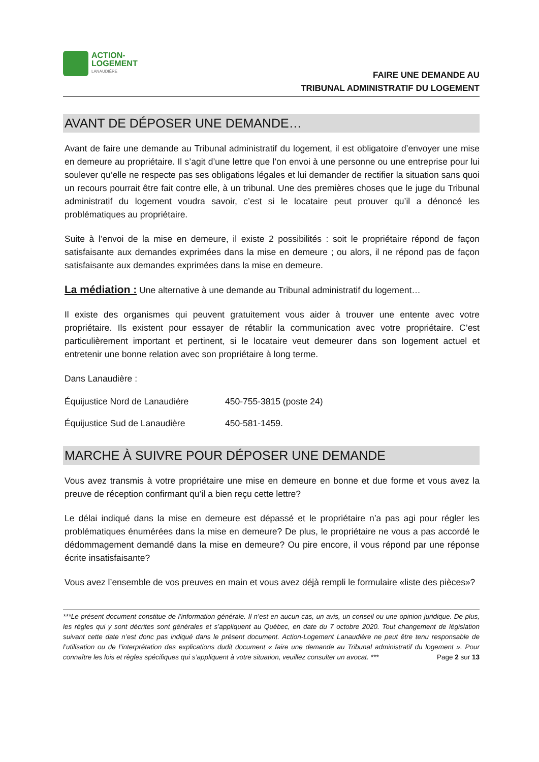ACTION-
LOGEMENT
LANAUDIÈRE
FAIRE UNE DEMANDE AU
TRIBUNAL ADMINISTRATIF DU LOGEMENT
AVANT DE DÉPOSER UNE DEMANDE…
Avant de faire une demande au Tribunal administratif du logement, il est obligatoire d’envoyer une mise en demeure au propriétaire. Il s’agit d’une lettre que l’on envoi à une personne ou une entreprise pour lui soulever qu’elle ne respecte pas ses obligations légales et lui demander de rectifier la situation sans quoi un recours pourrait être fait contre elle, à un tribunal. Une des premières choses que le juge du Tribunal administratif du logement voudra savoir, c’est si le locataire peut prouver qu’il a dénoncé les problématiques au propriétaire.
Suite à l’envoi de la mise en demeure, il existe 2 possibilités : soit le propriétaire répond de façon satisfaisante aux demandes exprimées dans la mise en demeure ; ou alors, il ne répond pas de façon satisfaisante aux demandes exprimées dans la mise en demeure.
La médiation : Une alternative à une demande au Tribunal administratif du logement…
Il existe des organismes qui peuvent gratuitement vous aider à trouver une entente avec votre propriétaire. Ils existent pour essayer de rétablir la communication avec votre propriétaire. C’est particulièrement important et pertinent, si le locataire veut demeurer dans son logement actuel et entretenir une bonne relation avec son propriétaire à long terme.
Dans Lanaudière :
Équijustice Nord de Lanaudière 450-755-3815 (poste 24)
Équijustice Sud de Lanaudière 450-581-1459.
MARCHE À SUIVRE POUR DÉPOSER UNE DEMANDE
Vous avez transmis à votre propriétaire une mise en demeure en bonne et due forme et vous avez la preuve de réception confirmant qu’il a bien reçu cette lettre?
Le délai indiqué dans la mise en demeure est dépassé et le propriétaire n’a pas agi pour régler les problématiques énumérées dans la mise en demeure? De plus, le propriétaire ne vous a pas accordé le dédommagement demandé dans la mise en demeure? Ou pire encore, il vous répond par une réponse écrite insatisfaisante?
Vous avez l’ensemble de vos preuves en main et vous avez déjà rempli le formulaire «liste des pièces»?
***Le présent document constitue de l’information générale. Il n’est en aucun cas, un avis, un conseil ou une opinion juridique. De plus, les règles qui y sont décrites sont générales et s’appliquent au Québec, en date du 7 octobre 2020. Tout changement de législation suivant cette date n’est donc pas indiqué dans le présent document. Action-Logement Lanaudière ne peut être tenu responsable de l’utilisation ou de l’interprétation des explications dudit document « faire une demande au Tribunal administratif du logement ». Pour connaître les lois et règles spécifiques qui s’appliquent à votre situation, veuillez consulter un avocat. *** Page 2 sur 13